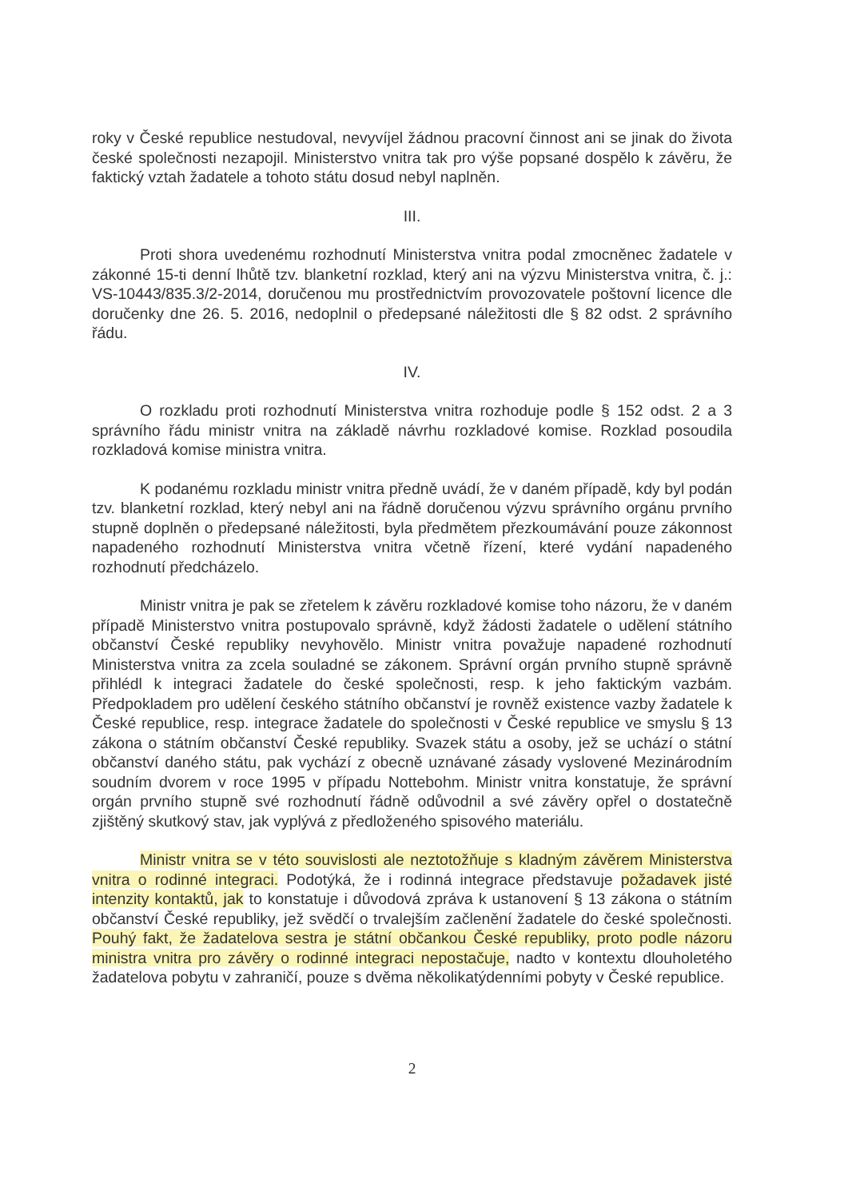roky v České republice nestudoval, nevyvíjel žádnou pracovní činnost ani se jinak do života české společnosti nezapojil. Ministerstvo vnitra tak pro výše popsané dospělo k závěru, že faktický vztah žadatele a tohoto státu dosud nebyl naplněn.
III.
Proti shora uvedenému rozhodnutí Ministerstva vnitra podal zmocněnec žadatele v zákonné 15-ti denní lhůtě tzv. blanketní rozklad, který ani na výzvu Ministerstva vnitra, č. j.: VS-10443/835.3/2-2014, doručenou mu prostřednictvím provozovatele poštovní licence dle doručenky dne 26. 5. 2016, nedoplnil o předepsané náležitosti dle § 82 odst. 2 správního řádu.
IV.
O rozkladu proti rozhodnutí Ministerstva vnitra rozhoduje podle § 152 odst. 2 a 3 správního řádu ministr vnitra na základě návrhu rozkladové komise. Rozklad posoudila rozkladová komise ministra vnitra.
K podanému rozkladu ministr vnitra předně uvádí, že v daném případě, kdy byl podán tzv. blanketní rozklad, který nebyl ani na řádně doručenou výzvu správního orgánu prvního stupně doplněn o předepsané náležitosti, byla předmětem přezkoumávání pouze zákonnost napadeného rozhodnutí Ministerstva vnitra včetně řízení, které vydání napadeného rozhodnutí předcházelo.
Ministr vnitra je pak se zřetelem k závěru rozkladové komise toho názoru, že v daném případě Ministerstvo vnitra postupovalo správně, když žádosti žadatele o udělení státního občanství České republiky nevyhovělo. Ministr vnitra považuje napadené rozhodnutí Ministerstva vnitra za zcela souladné se zákonem. Správní orgán prvního stupně správně přihlédl k integraci žadatele do české společnosti, resp. k jeho faktickým vazbám. Předpokladem pro udělení českého státního občanství je rovněž existence vazby žadatele k České republice, resp. integrace žadatele do společnosti v České republice ve smyslu § 13 zákona o státním občanství České republiky. Svazek státu a osoby, jež se uchází o státní občanství daného státu, pak vychází z obecně uznávané zásady vyslovené Mezinárodním soudním dvorem v roce 1995 v případu Nottebohm. Ministr vnitra konstatuje, že správní orgán prvního stupně své rozhodnutí řádně odůvodnil a své závěry opřel o dostatečně zjištěný skutkový stav, jak vyplývá z předloženého spisového materiálu.
Ministr vnitra se v této souvislosti ale neztotožňuje s kladným závěrem Ministerstva vnitra o rodinné integraci. Podotýká, že i rodinná integrace představuje požadavek jisté intenzity kontaktů, jak to konstatuje i důvodová zpráva k ustanovení § 13 zákona o státním občanství České republiky, jež svědčí o trvalejším začlenění žadatele do české společnosti. Pouhý fakt, že žadatelova sestra je státní občankou České republiky, proto podle názoru ministra vnitra pro závěry o rodinné integraci nepostačuje, nadto v kontextu dlouholetého žadatelova pobytu v zahraničí, pouze s dvěma několikatýdenními pobyty v České republice.
2